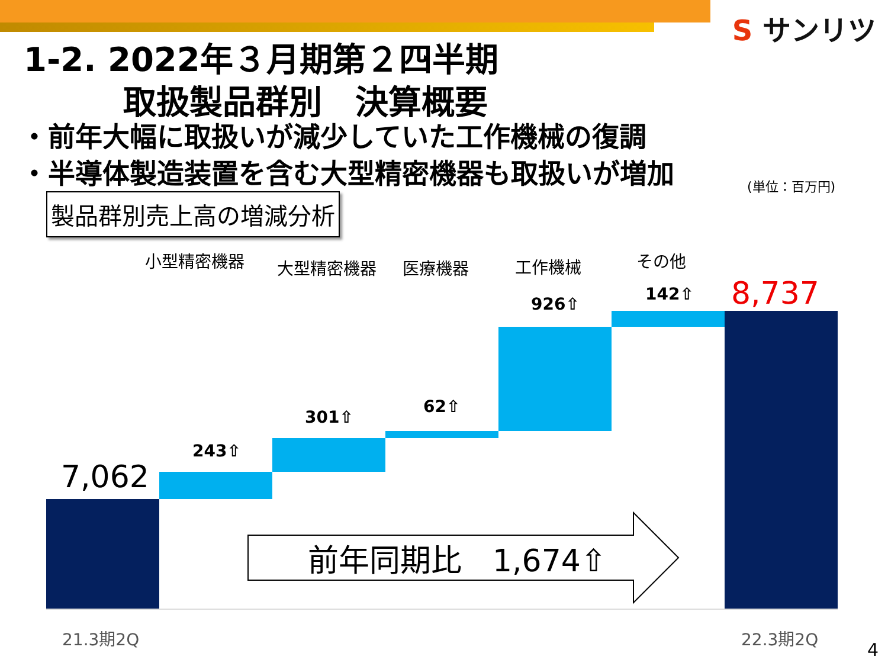S サンリツ
1-2. 2022年３月期第２四半期
   取扱製品群別　決算概要
・前年大幅に取扱いが減少していた工作機械の復調
・半導体製造装置を含む大型精密機器も取扱いが増加
(単位：百万円)
製品群別売上高の増減分析
小型精密機器 大型精密機器 医療機器 工作機械 その他
7,062
8,737
243⇧
301⇧
62⇧
926⇧
142⇧
前年同期比　1,674⇧
21.3期2Q 22.3期2Q
4